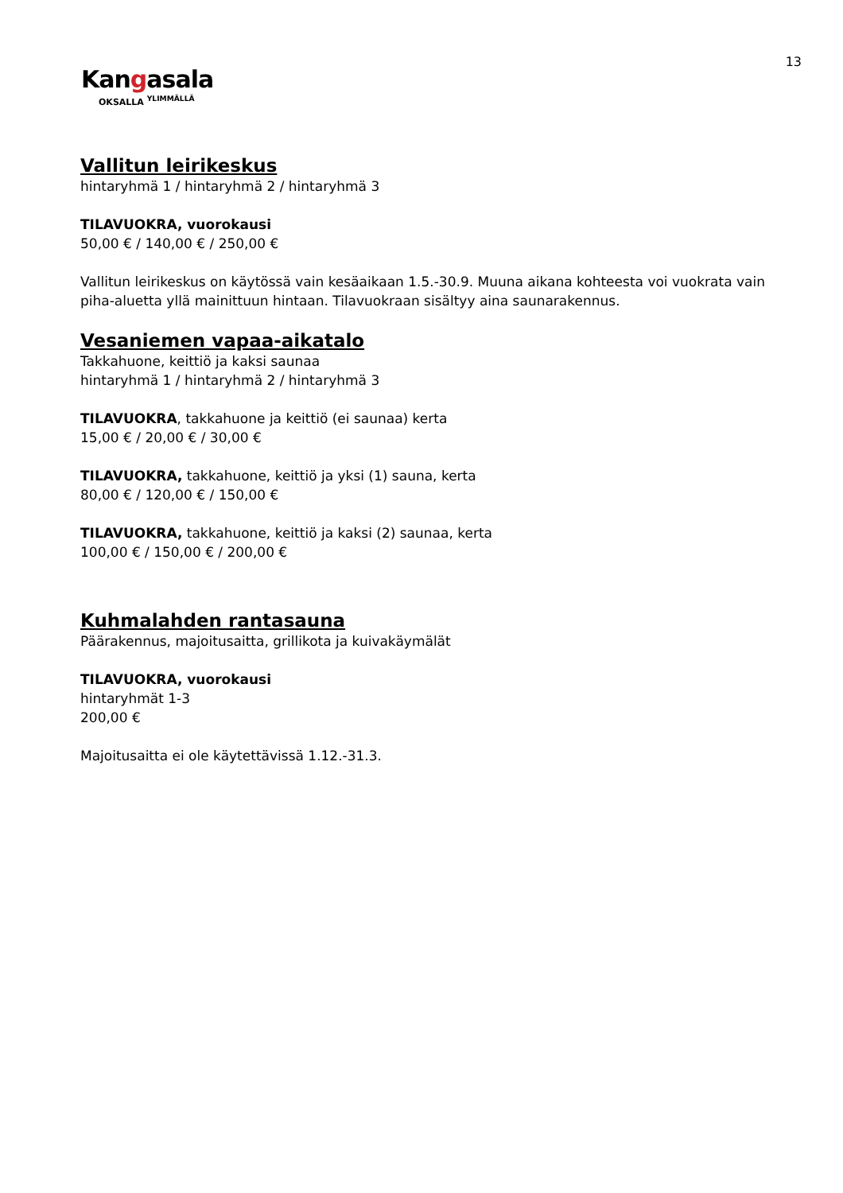13
Kangasala
OKSALLA <sup>YLIMMÄLLÄ</sup>
Vallitun leirikeskus
hintaryhmä 1 / hintaryhmä 2 / hintaryhmä 3
TILAVUOKRA, vuorokausi
50,00 € / 140,00 € / 250,00 €
Vallitun leirikeskus on käytössä vain kesäaikaan 1.5.-30.9. Muuna aikana kohteesta voi vuokrata vain piha-aluetta yllä mainittuun hintaan. Tilavuokraan sisältyy aina saunarakennus.
Vesaniemen vapaa-aikatalo
Takkahuone, keittiö ja kaksi saunaa
hintaryhmä 1 / hintaryhmä 2 / hintaryhmä 3
TILAVUOKRA, takkahuone ja keittiö (ei saunaa) kerta
15,00 € / 20,00 € / 30,00 €
TILAVUOKRA, takkahuone, keittiö ja yksi (1) sauna, kerta
80,00 € / 120,00 € / 150,00 €
TILAVUOKRA, takkahuone, keittiö ja kaksi (2) saunaa, kerta
100,00 € / 150,00 € / 200,00 €
Kuhmalahden rantasauna
Päärakennus, majoitusaitta, grillikota ja kuivakäymälät
TILAVUOKRA, vuorokausi
hintaryhmät 1-3
200,00 €
Majoitusaitta ei ole käytettävissä 1.12.-31.3.